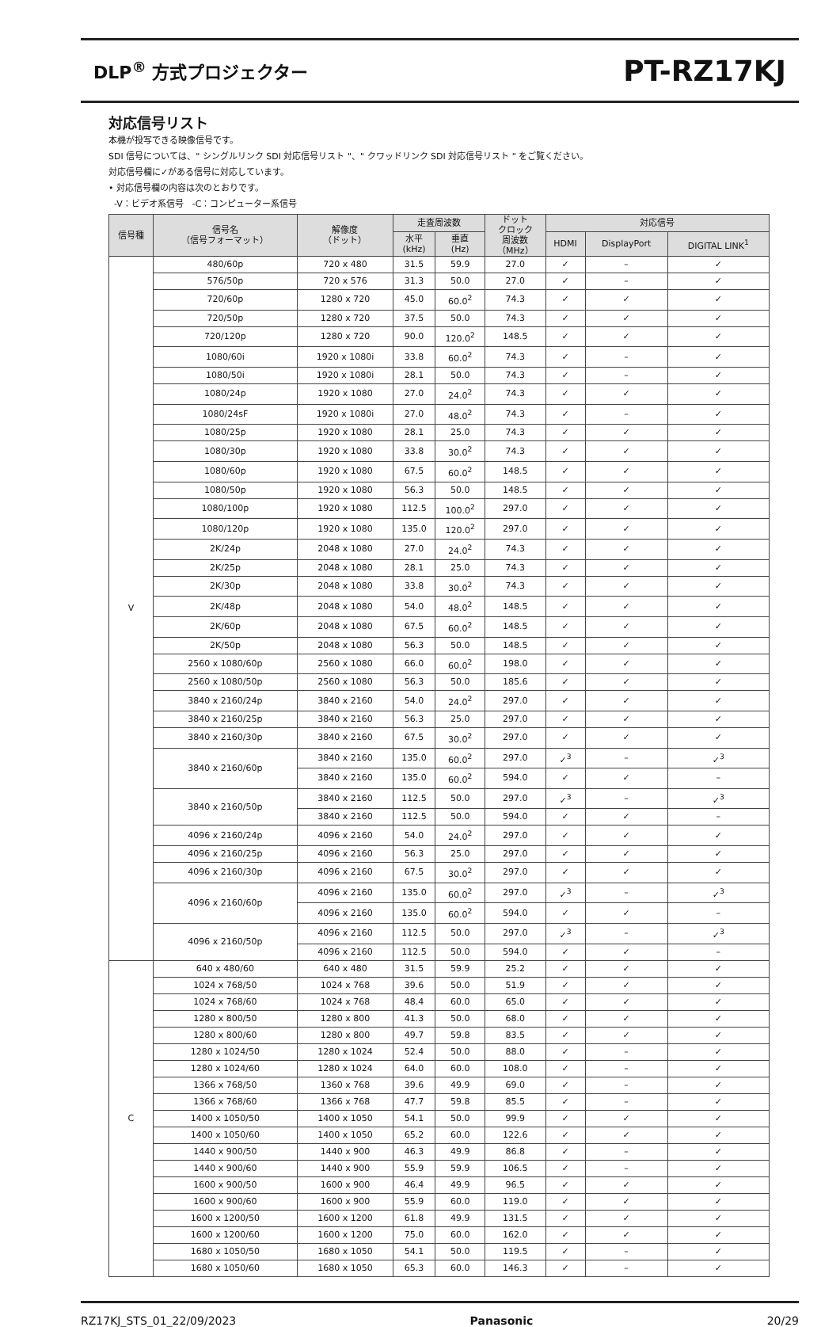DLP<sup>®</sup> 方式プロジェクター PT-RZ17KJ
対応信号リスト
本機が投写できる映像信号です。
SDI 信号については、" シングルリンク SDI 対応信号リスト "、" クワッドリンク SDI 対応信号リスト " をご覧ください。
対応信号欄に✓がある信号に対応しています。
• 対応信号欄の内容は次のとおりです。
-V：ビデオ系信号　-C：コンピューター系信号
| 信号種 | 信号名 （信号フォーマット） | 解像度 （ドット） | 走査周波数 | | ドット クロック 周波数 （MHz） | 対応信号 | | |
| --- | --- | --- | --- | --- | --- | --- | --- | --- |
| | | | 水平 (kHz) | 垂直 (Hz) | | HDMI | DisplayPort | DIGITAL LINK<sup>1</sup> |
| V | 480/60p | 720 x 480 | 31.5 | 59.9 | 27.0 | ✓ | – | ✓ |
| | 576/50p | 720 x 576 | 31.3 | 50.0 | 27.0 | ✓ | – | ✓ |
| | 720/60p | 1280 x 720 | 45.0 | 60.0<sup>2</sup> | 74.3 | ✓ | ✓ | ✓ |
| | 720/50p | 1280 x 720 | 37.5 | 50.0 | 74.3 | ✓ | ✓ | ✓ |
| | 720/120p | 1280 x 720 | 90.0 | 120.0<sup>2</sup> | 148.5 | ✓ | ✓ | ✓ |
| | 1080/60i | 1920 x 1080i | 33.8 | 60.0<sup>2</sup> | 74.3 | ✓ | – | ✓ |
| | 1080/50i | 1920 x 1080i | 28.1 | 50.0 | 74.3 | ✓ | – | ✓ |
| | 1080/24p | 1920 x 1080 | 27.0 | 24.0<sup>2</sup> | 74.3 | ✓ | ✓ | ✓ |
| | 1080/24sF | 1920 x 1080i | 27.0 | 48.0<sup>2</sup> | 74.3 | ✓ | – | ✓ |
| | 1080/25p | 1920 x 1080 | 28.1 | 25.0 | 74.3 | ✓ | ✓ | ✓ |
| | 1080/30p | 1920 x 1080 | 33.8 | 30.0<sup>2</sup> | 74.3 | ✓ | ✓ | ✓ |
| | 1080/60p | 1920 x 1080 | 67.5 | 60.0<sup>2</sup> | 148.5 | ✓ | ✓ | ✓ |
| | 1080/50p | 1920 x 1080 | 56.3 | 50.0 | 148.5 | ✓ | ✓ | ✓ |
| | 1080/100p | 1920 x 1080 | 112.5 | 100.0<sup>2</sup> | 297.0 | ✓ | ✓ | ✓ |
| | 1080/120p | 1920 x 1080 | 135.0 | 120.0<sup>2</sup> | 297.0 | ✓ | ✓ | ✓ |
| | 2K/24p | 2048 x 1080 | 27.0 | 24.0<sup>2</sup> | 74.3 | ✓ | ✓ | ✓ |
| | 2K/25p | 2048 x 1080 | 28.1 | 25.0 | 74.3 | ✓ | ✓ | ✓ |
| | 2K/30p | 2048 x 1080 | 33.8 | 30.0<sup>2</sup> | 74.3 | ✓ | ✓ | ✓ |
| | 2K/48p | 2048 x 1080 | 54.0 | 48.0<sup>2</sup> | 148.5 | ✓ | ✓ | ✓ |
| | 2K/60p | 2048 x 1080 | 67.5 | 60.0<sup>2</sup> | 148.5 | ✓ | ✓ | ✓ |
| | 2K/50p | 2048 x 1080 | 56.3 | 50.0 | 148.5 | ✓ | ✓ | ✓ |
| | 2560 x 1080/60p | 2560 x 1080 | 66.0 | 60.0<sup>2</sup> | 198.0 | ✓ | ✓ | ✓ |
| | 2560 x 1080/50p | 2560 x 1080 | 56.3 | 50.0 | 185.6 | ✓ | ✓ | ✓ |
| | 3840 x 2160/24p | 3840 x 2160 | 54.0 | 24.0<sup>2</sup> | 297.0 | ✓ | ✓ | ✓ |
| | 3840 x 2160/25p | 3840 x 2160 | 56.3 | 25.0 | 297.0 | ✓ | ✓ | ✓ |
| | 3840 x 2160/30p | 3840 x 2160 | 67.5 | 30.0<sup>2</sup> | 297.0 | ✓ | ✓ | ✓ |
| | 3840 x 2160/60p | 3840 x 2160 | 135.0 | 60.0<sup>2</sup> | 297.0 | ✓<sup>3</sup> | – | ✓<sup>3</sup> |
| | | 3840 x 2160 | 135.0 | 60.0<sup>2</sup> | 594.0 | ✓ | ✓ | – |
| | 3840 x 2160/50p | 3840 x 2160 | 112.5 | 50.0 | 297.0 | ✓<sup>3</sup> | – | ✓<sup>3</sup> |
| | | 3840 x 2160 | 112.5 | 50.0 | 594.0 | ✓ | ✓ | – |
| | 4096 x 2160/24p | 4096 x 2160 | 54.0 | 24.0<sup>2</sup> | 297.0 | ✓ | ✓ | ✓ |
| | 4096 x 2160/25p | 4096 x 2160 | 56.3 | 25.0 | 297.0 | ✓ | ✓ | ✓ |
| | 4096 x 2160/30p | 4096 x 2160 | 67.5 | 30.0<sup>2</sup> | 297.0 | ✓ | ✓ | ✓ |
| | 4096 x 2160/60p | 4096 x 2160 | 135.0 | 60.0<sup>2</sup> | 297.0 | ✓<sup>3</sup> | – | ✓<sup>3</sup> |
| | | 4096 x 2160 | 135.0 | 60.0<sup>2</sup> | 594.0 | ✓ | ✓ | – |
| | 4096 x 2160/50p | 4096 x 2160 | 112.5 | 50.0 | 297.0 | ✓<sup>3</sup> | – | ✓<sup>3</sup> |
| | | 4096 x 2160 | 112.5 | 50.0 | 594.0 | ✓ | ✓ | – |
| C | 640 x 480/60 | 640 x 480 | 31.5 | 59.9 | 25.2 | ✓ | ✓ | ✓ |
| | 1024 x 768/50 | 1024 x 768 | 39.6 | 50.0 | 51.9 | ✓ | ✓ | ✓ |
| | 1024 x 768/60 | 1024 x 768 | 48.4 | 60.0 | 65.0 | ✓ | ✓ | ✓ |
| | 1280 x 800/50 | 1280 x 800 | 41.3 | 50.0 | 68.0 | ✓ | ✓ | ✓ |
| | 1280 x 800/60 | 1280 x 800 | 49.7 | 59.8 | 83.5 | ✓ | ✓ | ✓ |
| | 1280 x 1024/50 | 1280 x 1024 | 52.4 | 50.0 | 88.0 | ✓ | – | ✓ |
| | 1280 x 1024/60 | 1280 x 1024 | 64.0 | 60.0 | 108.0 | ✓ | – | ✓ |
| | 1366 x 768/50 | 1360 x 768 | 39.6 | 49.9 | 69.0 | ✓ | – | ✓ |
| | 1366 x 768/60 | 1366 x 768 | 47.7 | 59.8 | 85.5 | ✓ | – | ✓ |
| | 1400 x 1050/50 | 1400 x 1050 | 54.1 | 50.0 | 99.9 | ✓ | ✓ | ✓ |
| | 1400 x 1050/60 | 1400 x 1050 | 65.2 | 60.0 | 122.6 | ✓ | ✓ | ✓ |
| | 1440 x 900/50 | 1440 x 900 | 46.3 | 49.9 | 86.8 | ✓ | – | ✓ |
| | 1440 x 900/60 | 1440 x 900 | 55.9 | 59.9 | 106.5 | ✓ | – | ✓ |
| | 1600 x 900/50 | 1600 x 900 | 46.4 | 49.9 | 96.5 | ✓ | ✓ | ✓ |
| | 1600 x 900/60 | 1600 x 900 | 55.9 | 60.0 | 119.0 | ✓ | ✓ | ✓ |
| | 1600 x 1200/50 | 1600 x 1200 | 61.8 | 49.9 | 131.5 | ✓ | ✓ | ✓ |
| | 1600 x 1200/60 | 1600 x 1200 | 75.0 | 60.0 | 162.0 | ✓ | ✓ | ✓ |
| | 1680 x 1050/50 | 1680 x 1050 | 54.1 | 50.0 | 119.5 | ✓ | – | ✓ |
| | 1680 x 1050/60 | 1680 x 1050 | 65.3 | 60.0 | 146.3 | ✓ | – | ✓ |
RZ17KJ_STS_01_22/09/2023 Panasonic 20/29